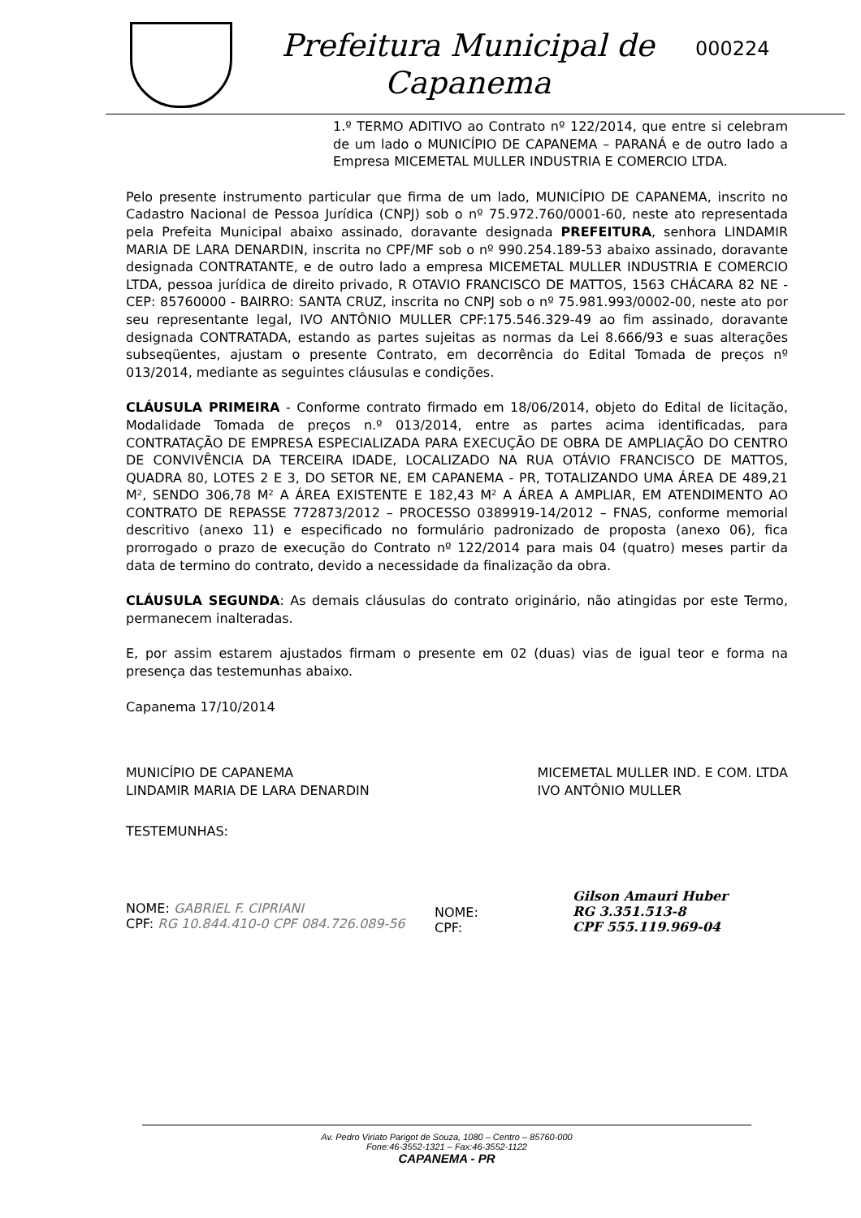Prefeitura Municipal de
Capanema
000224
1.º TERMO ADITIVO ao Contrato nº 122/2014, que entre si celebram de um lado o MUNICÍPIO DE CAPANEMA – PARANÁ e de outro lado a Empresa MICEMETAL MULLER INDUSTRIA E COMERCIO LTDA.
Pelo presente instrumento particular que firma de um lado, MUNICÍPIO DE CAPANEMA, inscrito no Cadastro Nacional de Pessoa Jurídica (CNPJ) sob o nº 75.972.760/0001-60, neste ato representada pela Prefeita Municipal abaixo assinado, doravante designada PREFEITURA, senhora LINDAMIR MARIA DE LARA DENARDIN, inscrita no CPF/MF sob o nº 990.254.189-53 abaixo assinado, doravante designada CONTRATANTE, e de outro lado a empresa MICEMETAL MULLER INDUSTRIA E COMERCIO LTDA, pessoa jurídica de direito privado, R OTAVIO FRANCISCO DE MATTOS, 1563 CHÁCARA 82 NE - CEP: 85760000 - BAIRRO: SANTA CRUZ, inscrita no CNPJ sob o nº 75.981.993/0002-00, neste ato por seu representante legal, IVO ANTÔNIO MULLER CPF:175.546.329-49 ao fim assinado, doravante designada CONTRATADA, estando as partes sujeitas as normas da Lei 8.666/93 e suas alterações subseqüentes, ajustam o presente Contrato, em decorrência do Edital Tomada de preços nº 013/2014, mediante as seguintes cláusulas e condições.
CLÁUSULA PRIMEIRA - Conforme contrato firmado em 18/06/2014, objeto do Edital de licitação, Modalidade Tomada de preços n.º 013/2014, entre as partes acima identificadas, para CONTRATAÇÃO DE EMPRESA ESPECIALIZADA PARA EXECUÇÃO DE OBRA DE AMPLIAÇÃO DO CENTRO DE CONVIVÊNCIA DA TERCEIRA IDADE, LOCALIZADO NA RUA OTÁVIO FRANCISCO DE MATTOS, QUADRA 80, LOTES 2 E 3, DO SETOR NE, EM CAPANEMA - PR, TOTALIZANDO UMA ÁREA DE 489,21 M², SENDO 306,78 M² A ÁREA EXISTENTE E 182,43 M² A ÁREA A AMPLIAR, EM ATENDIMENTO AO CONTRATO DE REPASSE 772873/2012 – PROCESSO 0389919-14/2012 – FNAS, conforme memorial descritivo (anexo 11) e especificado no formulário padronizado de proposta (anexo 06), fica prorrogado o prazo de execução do Contrato nº 122/2014 para mais 04 (quatro) meses partir da data de termino do contrato, devido a necessidade da finalização da obra.
CLÁUSULA SEGUNDA: As demais cláusulas do contrato originário, não atingidas por este Termo, permanecem inalteradas.
E, por assim estarem ajustados firmam o presente em 02 (duas) vias de igual teor e forma na presença das testemunhas abaixo.
Capanema 17/10/2014
MUNICÍPIO DE CAPANEMA
LINDAMIR MARIA DE LARA DENARDIN
MICEMETAL MULLER IND. E COM. LTDA
IVO ANTÔNIO MULLER
TESTEMUNHAS:
NOME: GABRIEL F. CIPRIANI
CPF: RG 10.844.410-0 CPF 084.726.089-56
NOME:
CPF:
Gilson Amauri Huber
RG 3.351.513-8
CPF 555.119.969-04
Av. Pedro Viriato Parigot de Souza, 1080 – Centro – 85760-000
Fone:46-3552-1321 – Fax:46-3552-1122
CAPANEMA - PR